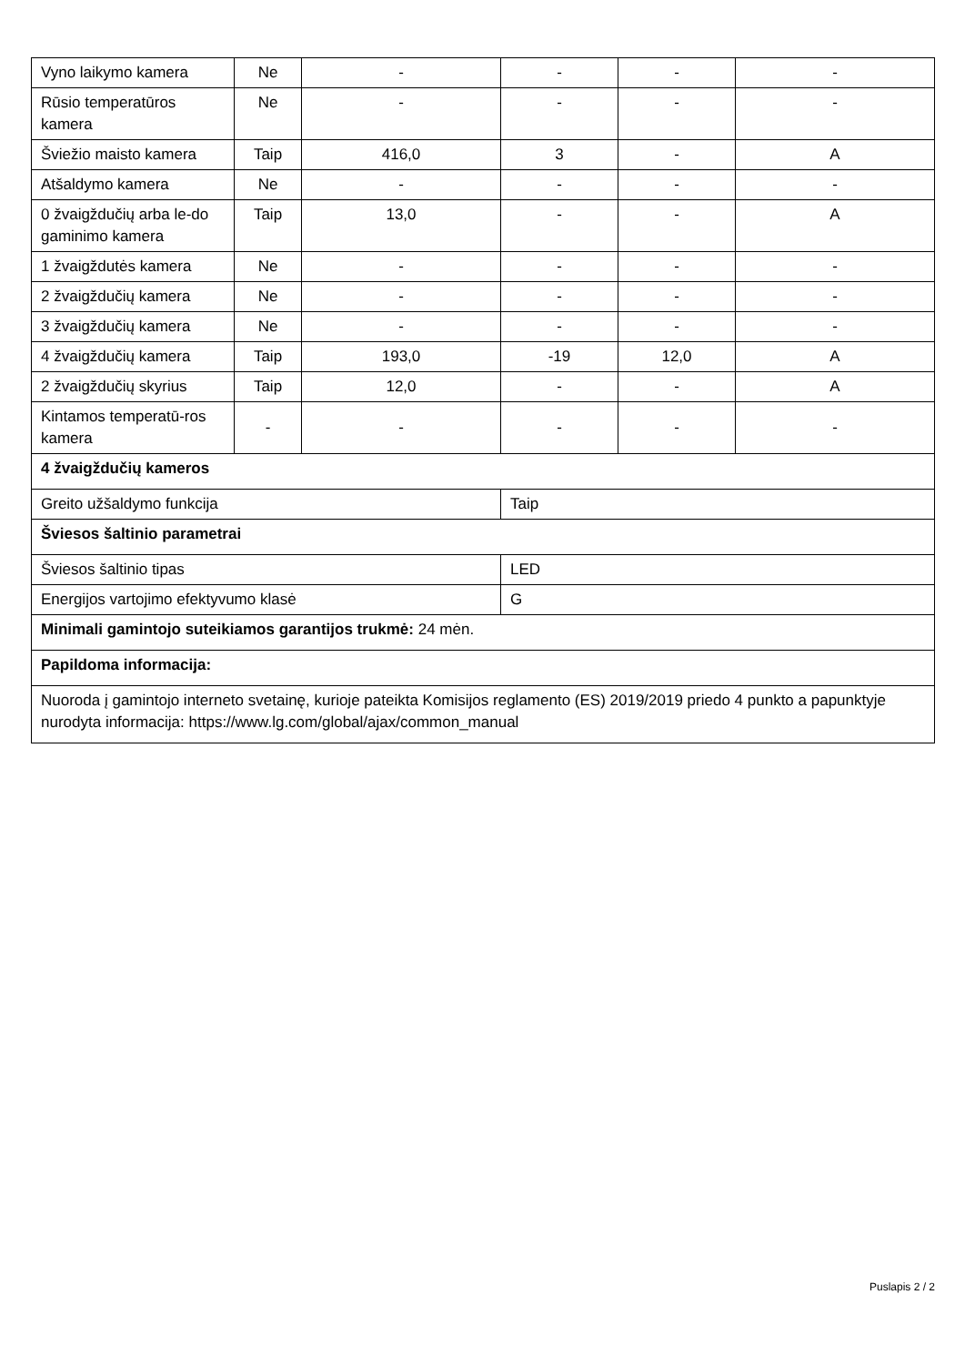| Vyno laikymo kamera | Ne | - | - | - | - |
| Rūsio temperatūros kamera | Ne | - | - | - | - |
| Šviežio maisto kamera | Taip | 416,0 | 3 | - | A |
| Atšaldymo kamera | Ne | - | - | - | - |
| 0 žvaigždučių arba le-do gaminimo kamera | Taip | 13,0 | - | - | A |
| 1 žvaigždutės kamera | Ne | - | - | - | - |
| 2 žvaigždučių kamera | Ne | - | - | - | - |
| 3 žvaigždučių kamera | Ne | - | - | - | - |
| 4 žvaigždučių kamera | Taip | 193,0 | -19 | 12,0 | A |
| 2 žvaigždučių skyrius | Taip | 12,0 | - | - | A |
| Kintamos temperatū-ros kamera | - | - | - | - | - |
| 4 žvaigždučių kameros | | | | | |
| Greito užšaldymo funkcija | | | Taip | | |
| Šviesos šaltinio parametrai | | | | | |
| Šviesos šaltinio tipas | | | LED | | |
| Energijos vartojimo efektyvumo klasė | | | G | | |
| Minimali gamintojo suteikiamos garantijos trukmė: 24 mėn. | | | | | |
| Papildoma informacija: | | | | | |
| Nuoroda į gamintojo interneto svetainę, kurioje pateikta Komisijos reglamento (ES) 2019/2019 priedo 4 punkto a papunktyje nurodyta informacija: https://www.lg.com/global/ajax/common_manual | | | | | |
Puslapis 2 / 2